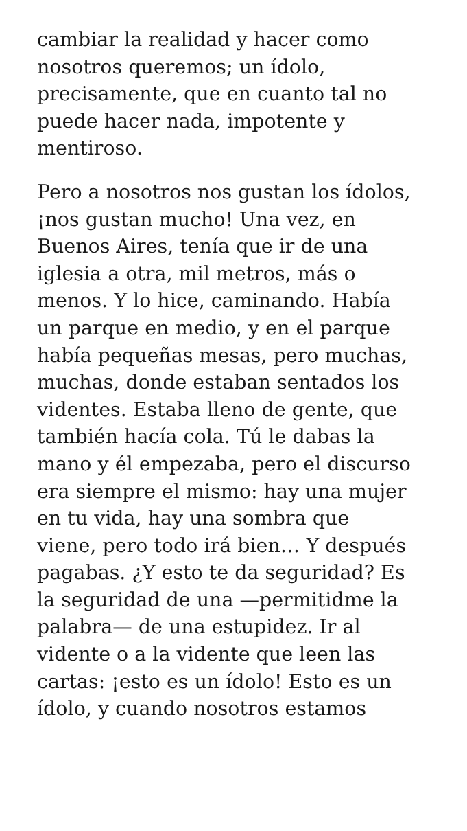cambiar la realidad y hacer como
nosotros queremos; un ídolo,
precisamente, que en cuanto tal no
puede hacer nada, impotente y
mentiroso.
Pero a nosotros nos gustan los ídolos,
¡nos gustan mucho! Una vez, en
Buenos Aires, tenía que ir de una
iglesia a otra, mil metros, más o
menos. Y lo hice, caminando. Había
un parque en medio, y en el parque
había pequeñas mesas, pero muchas,
muchas, donde estaban sentados los
videntes. Estaba lleno de gente, que
también hacía cola. Tú le dabas la
mano y él empezaba, pero el discurso
era siempre el mismo: hay una mujer
en tu vida, hay una sombra que
viene, pero todo irá bien… Y después
pagabas. ¿Y esto te da seguridad? Es
la seguridad de una —permitidme la
palabra— de una estupidez. Ir al
vidente o a la vidente que leen las
cartas: ¡esto es un ídolo! Esto es un
ídolo, y cuando nosotros estamos